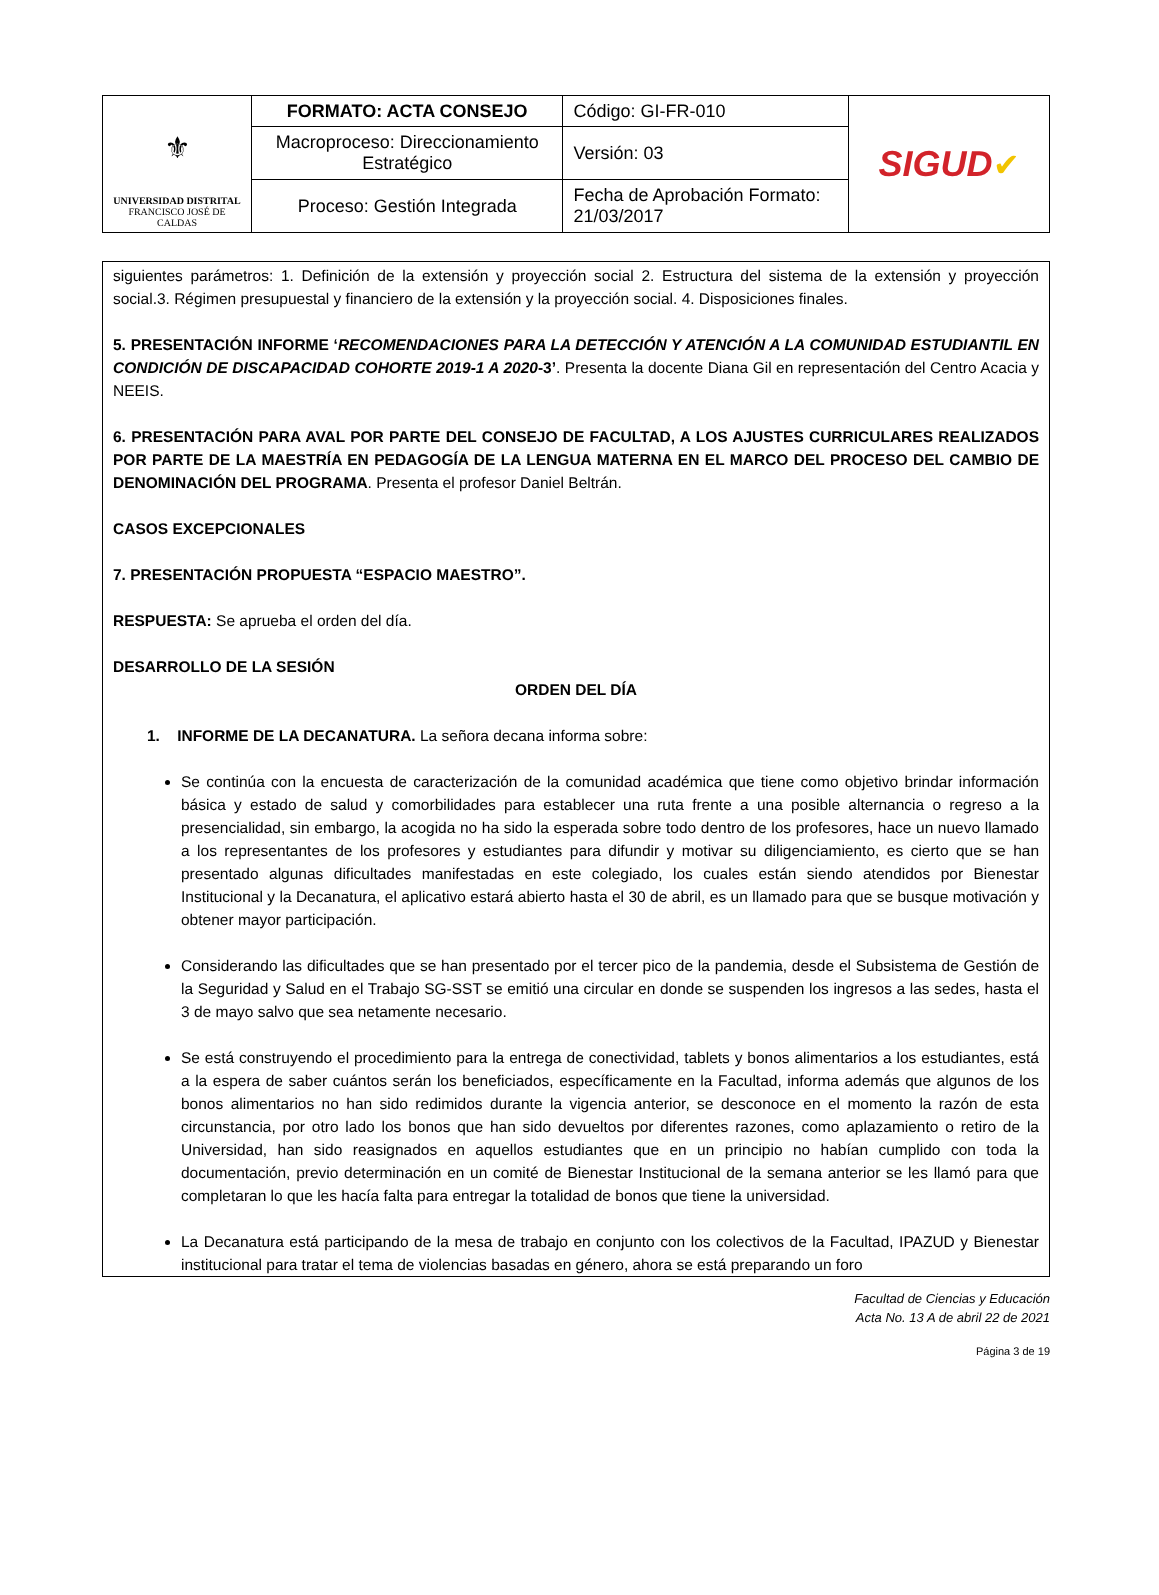| ⚜ UNIVERSIDAD DISTRITAL FRANCISCO JOSÉ DE CALDAS | FORMATO: ACTA CONSEJO | Código: GI-FR-010 | SIGUD ✔ |
| | Macroproceso: Direccionamiento Estratégico | Versión: 03 | |
| | Proceso: Gestión Integrada | Fecha de Aprobación Formato: 21/03/2017 | |
siguientes parámetros: 1. Definición de la extensión y proyección social 2. Estructura del sistema de la extensión y proyección social.3. Régimen presupuestal y financiero de la extensión y la proyección social. 4. Disposiciones finales.
5. PRESENTACIÓN INFORME ‘RECOMENDACIONES PARA LA DETECCIÓN Y ATENCIÓN A LA COMUNIDAD ESTUDIANTIL EN CONDICIÓN DE DISCAPACIDAD COHORTE 2019-1 A 2020-3’. Presenta la docente Diana Gil en representación del Centro Acacia y NEEIS.
6. PRESENTACIÓN PARA AVAL POR PARTE DEL CONSEJO DE FACULTAD, A LOS AJUSTES CURRICULARES REALIZADOS POR PARTE DE LA MAESTRÍA EN PEDAGOGÍA DE LA LENGUA MATERNA EN EL MARCO DEL PROCESO DEL CAMBIO DE DENOMINACIÓN DEL PROGRAMA. Presenta el profesor Daniel Beltrán.
CASOS EXCEPCIONALES
7. PRESENTACIÓN PROPUESTA “ESPACIO MAESTRO”.
RESPUESTA: Se aprueba el orden del día.
DESARROLLO DE LA SESIÓN
ORDEN DEL DÍA
1. INFORME DE LA DECANATURA. La señora decana informa sobre:
Se continúa con la encuesta de caracterización de la comunidad académica que tiene como objetivo brindar información básica y estado de salud y comorbilidades para establecer una ruta frente a una posible alternancia o regreso a la presencialidad, sin embargo, la acogida no ha sido la esperada sobre todo dentro de los profesores, hace un nuevo llamado a los representantes de los profesores y estudiantes para difundir y motivar su diligenciamiento, es cierto que se han presentado algunas dificultades manifestadas en este colegiado, los cuales están siendo atendidos por Bienestar Institucional y la Decanatura, el aplicativo estará abierto hasta el 30 de abril, es un llamado para que se busque motivación y obtener mayor participación.
Considerando las dificultades que se han presentado por el tercer pico de la pandemia, desde el Subsistema de Gestión de la Seguridad y Salud en el Trabajo SG-SST se emitió una circular en donde se suspenden los ingresos a las sedes, hasta el 3 de mayo salvo que sea netamente necesario.
Se está construyendo el procedimiento para la entrega de conectividad, tablets y bonos alimentarios a los estudiantes, está a la espera de saber cuántos serán los beneficiados, específicamente en la Facultad, informa además que algunos de los bonos alimentarios no han sido redimidos durante la vigencia anterior, se desconoce en el momento la razón de esta circunstancia, por otro lado los bonos que han sido devueltos por diferentes razones, como aplazamiento o retiro de la Universidad, han sido reasignados en aquellos estudiantes que en un principio no habían cumplido con toda la documentación, previo determinación en un comité de Bienestar Institucional de la semana anterior se les llamó para que completaran lo que les hacía falta para entregar la totalidad de bonos que tiene la universidad.
La Decanatura está participando de la mesa de trabajo en conjunto con los colectivos de la Facultad, IPAZUD y Bienestar institucional para tratar el tema de violencias basadas en género, ahora se está preparando un foro
Facultad de Ciencias y Educación
Acta No. 13 A de abril 22 de 2021
Página 3 de 19